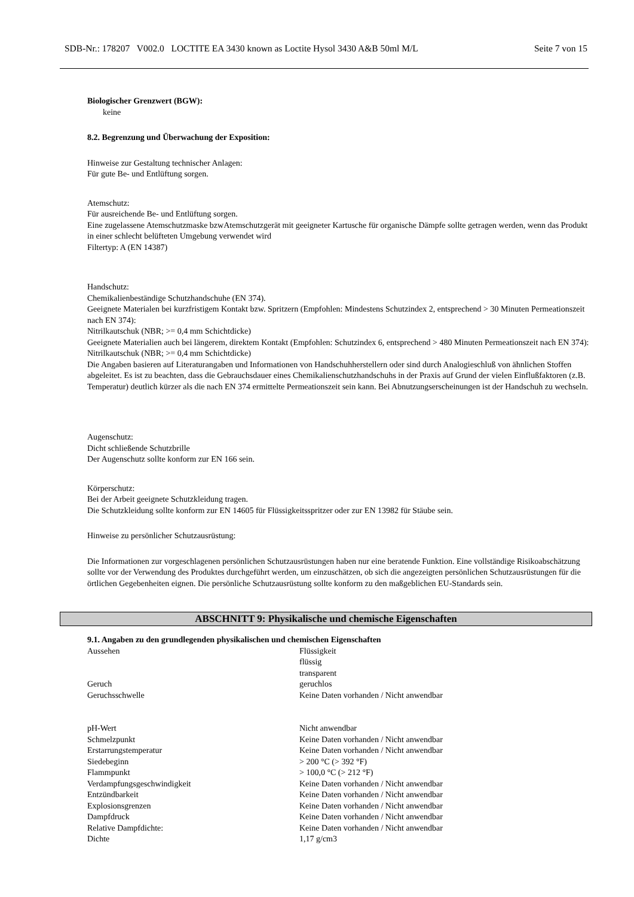SDB-Nr.: 178207 V002.0 LOCTITE EA 3430 known as Loctite Hysol 3430 A&B 50ml M/L Seite 7 von 15
Biologischer Grenzwert (BGW):
keine
8.2. Begrenzung und Überwachung der Exposition:
Hinweise zur Gestaltung technischer Anlagen:
Für gute Be- und Entlüftung sorgen.
Atemschutz:
Für ausreichende Be- und Entlüftung sorgen.
Eine zugelassene Atemschutzmaske bzwAtemschutzgerät mit geeigneter Kartusche für organische Dämpfe sollte getragen werden, wenn das Produkt in einer schlecht belüfteten Umgebung verwendet wird
Filtertyp: A (EN 14387)
Handschutz:
Chemikalienbeständige Schutzhandschuhe (EN 374).
Geeignete Materialen bei kurzfristigem Kontakt bzw. Spritzern (Empfohlen: Mindestens Schutzindex 2, entsprechend > 30 Minuten Permeationszeit nach EN 374):
Nitrilkautschuk (NBR; >= 0,4 mm Schichtdicke)
Geeignete Materialien auch bei längerem, direktem Kontakt (Empfohlen: Schutzindex 6, entsprechend > 480 Minuten Permeationszeit nach EN 374):
Nitrilkautschuk (NBR; >= 0,4 mm Schichtdicke)
Die Angaben basieren auf Literaturangaben und Informationen von Handschuhherstellern oder sind durch Analogieschluß von ähnlichen Stoffen abgeleitet. Es ist zu beachten, dass die Gebrauchsdauer eines Chemikalienschutzhandschuhs in der Praxis auf Grund der vielen Einflußfaktoren (z.B. Temperatur) deutlich kürzer als die nach EN 374 ermittelte Permeationszeit sein kann. Bei Abnutzungserscheinungen ist der Handschuh zu wechseln.
Augenschutz:
Dicht schließende Schutzbrille
Der Augenschutz sollte konform zur EN 166 sein.
Körperschutz:
Bei der Arbeit geeignete Schutzkleidung tragen.
Die Schutzkleidung sollte konform zur EN 14605 für Flüssigkeitsspritzer oder zur EN 13982 für Stäube sein.
Hinweise zu persönlicher Schutzausrüstung:
Die Informationen zur vorgeschlagenen persönlichen Schutzausrüstungen haben nur eine beratende Funktion. Eine vollständige Risikoabschätzung sollte vor der Verwendung des Produktes durchgeführt werden, um einzuschätzen, ob sich die angezeigten persönlichen Schutzausrüstungen für die örtlichen Gegebenheiten eignen. Die persönliche Schutzausrüstung sollte konform zu den maßgeblichen EU-Standards sein.
ABSCHNITT 9: Physikalische und chemische Eigenschaften
9.1. Angaben zu den grundlegenden physikalischen und chemischen Eigenschaften
| Aussehen | Flüssigkeit flüssig transparent |
| Geruch | geruchlos |
| Geruchsschwelle | Keine Daten vorhanden / Nicht anwendbar |
| pH-Wert | Nicht anwendbar |
| Schmelzpunkt | Keine Daten vorhanden / Nicht anwendbar |
| Erstarrungstemperatur | Keine Daten vorhanden / Nicht anwendbar |
| Siedebeginn | > 200 °C (> 392 °F) |
| Flammpunkt | > 100,0 °C (> 212 °F) |
| Verdampfungsgeschwindigkeit | Keine Daten vorhanden / Nicht anwendbar |
| Entzündbarkeit | Keine Daten vorhanden / Nicht anwendbar |
| Explosionsgrenzen | Keine Daten vorhanden / Nicht anwendbar |
| Dampfdruck | Keine Daten vorhanden / Nicht anwendbar |
| Relative Dampfdichte: | Keine Daten vorhanden / Nicht anwendbar |
| Dichte | 1,17 g/cm3 |